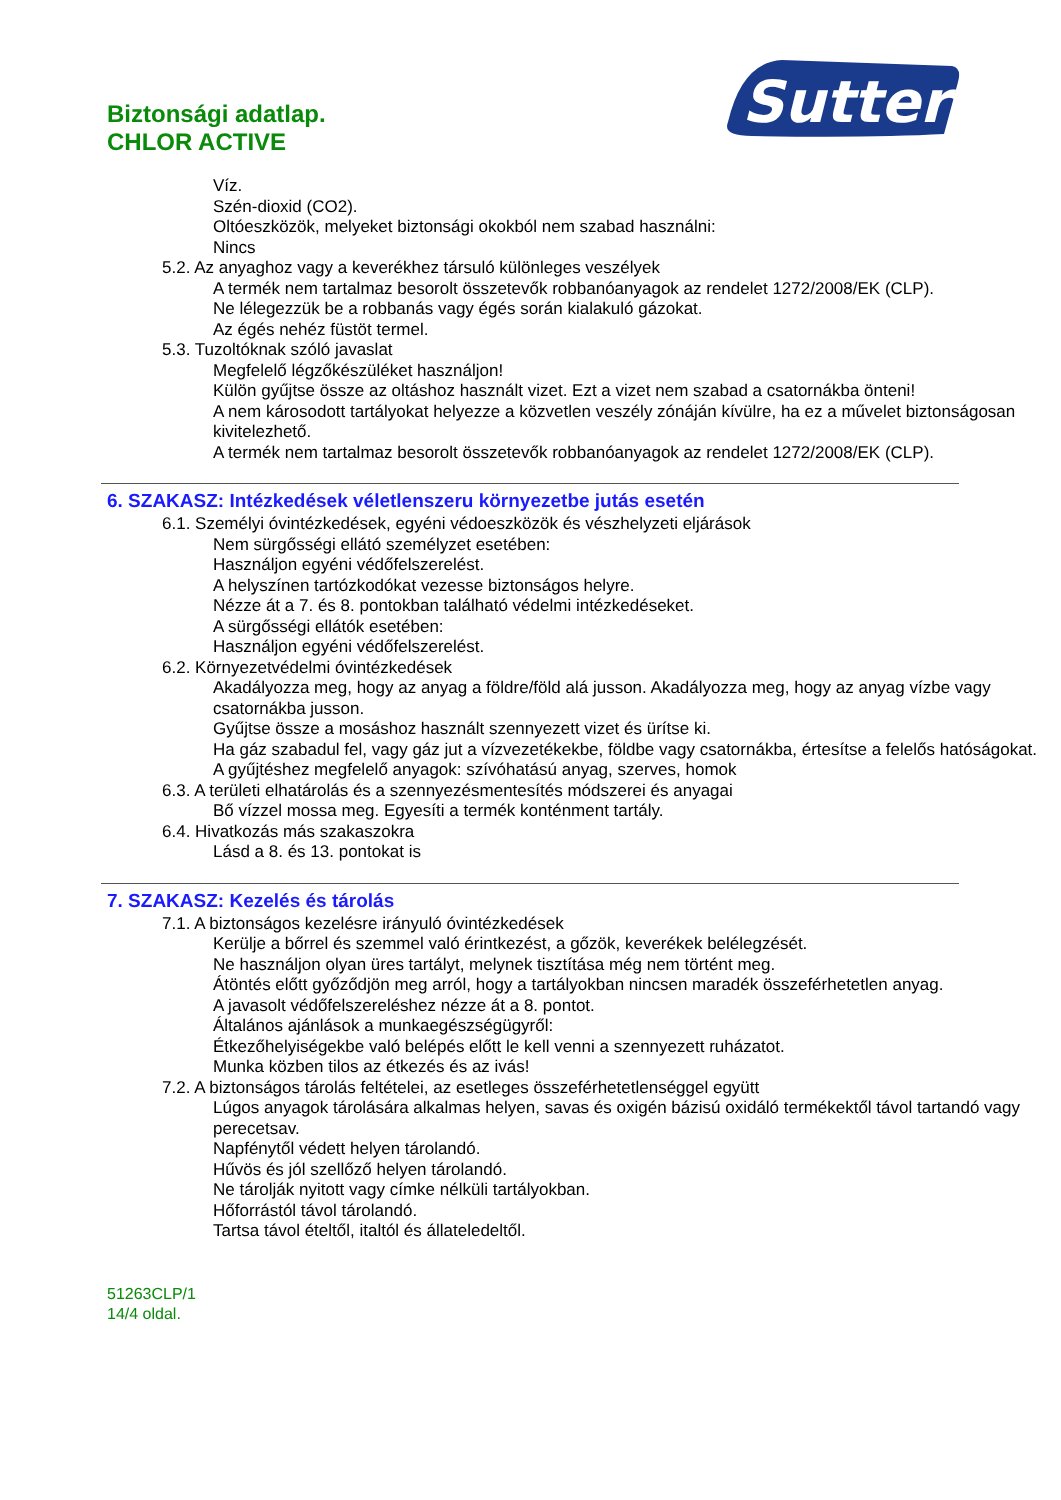Sutter
Biztonsági adatlap.
CHLOR ACTIVE
Víz.
Szén-dioxid (CO2).
Oltóeszközök, melyeket biztonsági okokból nem szabad használni:
Nincs
5.2. Az anyaghoz vagy a keverékhez társuló különleges veszélyek
A termék nem tartalmaz besorolt összetevők robbanóanyagok az rendelet 1272/2008/EK (CLP).
Ne lélegezzük be a robbanás vagy égés során kialakuló gázokat.
Az égés nehéz füstöt termel.
5.3. Tuzoltóknak szóló javaslat
Megfelelő légzőkészüléket használjon!
Külön gyűjtse össze az oltáshoz használt vizet. Ezt a vizet nem szabad a csatornákba önteni!
A nem károsodott tartályokat helyezze a közvetlen veszély zónáján kívülre, ha ez a művelet biztonságosan kivitelezhető.
A termék nem tartalmaz besorolt összetevők robbanóanyagok az rendelet 1272/2008/EK (CLP).
6. SZAKASZ: Intézkedések véletlenszeru környezetbe jutás esetén
6.1. Személyi óvintézkedések, egyéni védoeszközök és vészhelyzeti eljárások
Nem sürgősségi ellátó személyzet esetében:
Használjon egyéni védőfelszerelést.
A helyszínen tartózkodókat vezesse biztonságos helyre.
Nézze át a 7. és 8. pontokban található védelmi intézkedéseket.
A sürgősségi ellátók esetében:
Használjon egyéni védőfelszerelést.
6.2. Környezetvédelmi óvintézkedések
Akadályozza meg, hogy az anyag a földre/föld alá jusson. Akadályozza meg, hogy az anyag vízbe vagy csatornákba jusson.
Gyűjtse össze a mosáshoz használt szennyezett vizet és ürítse ki.
Ha gáz szabadul fel, vagy gáz jut a vízvezetékekbe, földbe vagy csatornákba, értesítse a felelős hatóságokat.
A gyűjtéshez megfelelő anyagok: szívóhatású anyag, szerves, homok
6.3. A területi elhatárolás és a szennyezésmentesítés módszerei és anyagai
Bő vízzel mossa meg. Egyesíti a termék konténment tartály.
6.4. Hivatkozás más szakaszokra
Lásd a 8. és 13. pontokat is
7. SZAKASZ: Kezelés és tárolás
7.1. A biztonságos kezelésre irányuló óvintézkedések
Kerülje a bőrrel és szemmel való érintkezést, a gőzök, keverékek belélegzését.
Ne használjon olyan üres tartályt, melynek tisztítása még nem történt meg.
Átöntés előtt győződjön meg arról, hogy a tartályokban nincsen maradék összeférhetetlen anyag.
A javasolt védőfelszereléshez nézze át a 8. pontot.
Általános ajánlások a munkaegészségügyről:
Étkezőhelyiségekbe való belépés előtt le kell venni a szennyezett ruházatot.
Munka közben tilos az étkezés és az ivás!
7.2. A biztonságos tárolás feltételei, az esetleges összeférhetetlenséggel együtt
Lúgos anyagok tárolására alkalmas helyen, savas és oxigén bázisú oxidáló termékektől távol tartandó vagy perecetsav.
Napfénytől védett helyen tárolandó.
Hűvös és jól szellőző helyen tárolandó.
Ne tárolják nyitott vagy címke nélküli tartályokban.
Hőforrástól távol tárolandó.
Tartsa távol ételtől, italtól és állateledeltől.
51263CLP/1
14/4 oldal.